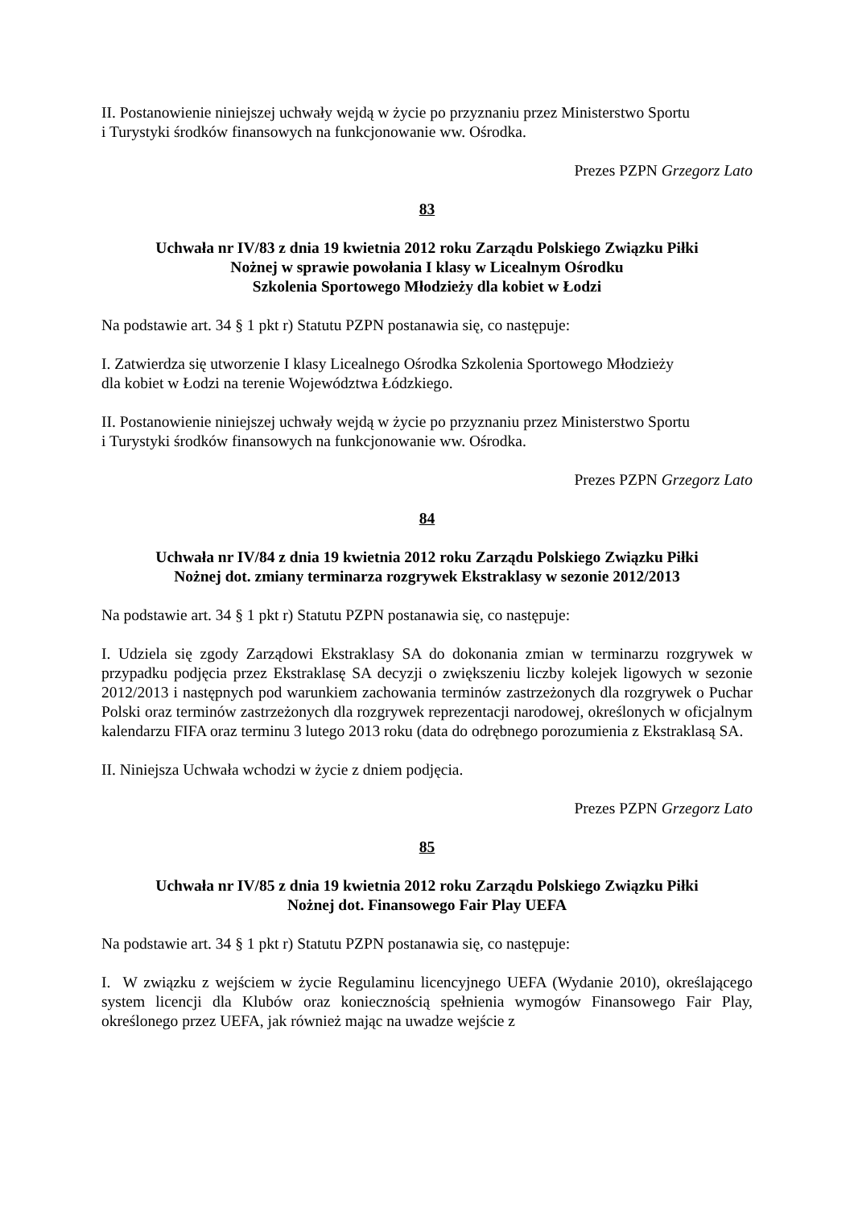II. Postanowienie niniejszej uchwały wejdą w życie po przyznaniu przez Ministerstwo Sportu
i Turystyki środków finansowych na funkcjonowanie ww. Ośrodka.
Prezes PZPN Grzegorz Lato
83
Uchwała nr IV/83 z dnia 19 kwietnia 2012 roku Zarządu Polskiego Związku Piłki
Nożnej w sprawie powołania I klasy w Licealnym Ośrodku
Szkolenia Sportowego Młodzieży dla kobiet w Łodzi
Na podstawie art. 34 § 1 pkt r) Statutu PZPN postanawia się, co następuje:
I. Zatwierdza się utworzenie I klasy Licealnego Ośrodka Szkolenia Sportowego Młodzieży
dla kobiet w Łodzi na terenie Województwa Łódzkiego.
II. Postanowienie niniejszej uchwały wejdą w życie po przyznaniu przez Ministerstwo Sportu
i Turystyki środków finansowych na funkcjonowanie ww. Ośrodka.
Prezes PZPN Grzegorz Lato
84
Uchwała nr IV/84 z dnia 19 kwietnia 2012 roku Zarządu Polskiego Związku Piłki
Nożnej dot. zmiany terminarza rozgrywek Ekstraklasy w sezonie 2012/2013
Na podstawie art. 34 § 1 pkt r) Statutu PZPN postanawia się, co następuje:
I. Udziela się zgody Zarządowi Ekstraklasy SA do dokonania zmian w terminarzu rozgrywek w przypadku podjęcia przez Ekstraklasę SA decyzji o zwiększeniu liczby kolejek ligowych w sezonie 2012/2013 i następnych pod warunkiem zachowania terminów zastrzeżonych dla rozgrywek o Puchar Polski oraz terminów zastrzeżonych dla rozgrywek reprezentacji narodowej, określonych w oficjalnym kalendarzu FIFA oraz terminu 3 lutego 2013 roku (data do odrębnego porozumienia z Ekstraklasą SA.
II. Niniejsza Uchwała wchodzi w życie z dniem podjęcia.
Prezes PZPN Grzegorz Lato
85
Uchwała nr IV/85 z dnia 19 kwietnia 2012 roku Zarządu Polskiego Związku Piłki
Nożnej dot. Finansowego Fair Play UEFA
Na podstawie art. 34 § 1 pkt r) Statutu PZPN postanawia się, co następuje:
I. W związku z wejściem w życie Regulaminu licencyjnego UEFA (Wydanie 2010), określającego system licencji dla Klubów oraz koniecznością spełnienia wymogów Finansowego Fair Play, określonego przez UEFA, jak również mając na uwadze wejście z